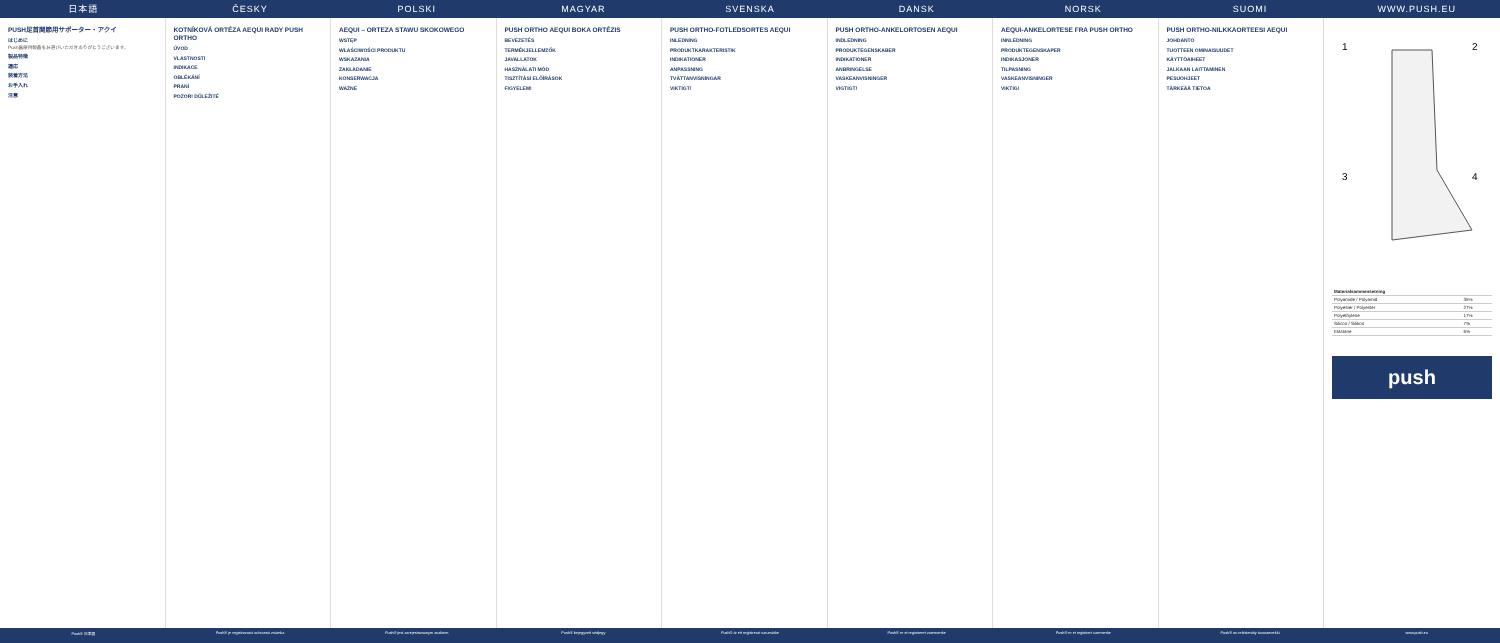日本語 ČESKY POLSKI MAGYAR SVENSKA DANSK NORSK SUOMI WWW.PUSH.EU
PUSH足首関節用サポーター・アクイ
はじめに
Push医療用製品をお選びいただきありがとうございます。
製品特徴
適応
装着方法
お手入れ
注意
KOTNÍKOVÁ ORTÉZA AEQUI RADY PUSH ORTHO
ÚVOD
VLASTNOSTI
INDIKACE
OBLÉKÁNÍ
PRANÍ
POZOR! DŮLEŽITÉ
AEQUI – ORTEZA STAWU SKOKOWEGO
WSTĘP
WŁAŚCIWOŚCI PRODUKTU
WSKAZANIA
ZAKŁADANIE
KONSERWACJA
WAŻNE
PUSH ORTHO AEQUI BOKA ORTÉZIS
BEVEZETÉS
TERMÉKJELLEMZŐK
JAVALLATOK
HASZNÁLATI MÓD
TISZTÍTÁSI ELŐÍRÁSOK
FIGYELEM!
PUSH ORTHO-FOTLEDSORTES AEQUI
INLEDNING
PRODUKTKARAKTERISTIK
INDIKATIONER
ANPASSNING
TVÄTTANVISNINGAR
VIKTIGT!
PUSH ORTHO-ANKELORTOSEN AEQUI
INDLEDNING
PRODUKTEGENSKABER
INDIKATIONER
ANBRINGELSE
VASKEANVISNINGER
VIGTIGT!
AEQUI-ANKELORTESE FRA PUSH ORTHO
INNLEDNING
PRODUKTEGENSKAPER
INDIKASJONER
TILPASNING
VASKEANVISNINGER
VIKTIG!
PUSH ORTHO-NILKKAORTEESI AEQUI
JOHDANTO
TUOTTEEN OMINAISUUDET
KÄYTTÖAIHEET
JALKAAN LAITTAMINEN
PESUOHJEET
TÄRKEÄÄ TIETOA
1
2
3
4
| Materialsammensetning | |
| --- | --- |
| Polyamide / Polyamid | 35% |
| Polyester / Polyester | 27% |
| Polyethylene | 17% |
| Silicon / Silikon | 7% |
| Elastane | 6% |
push
Push® 日本語 Push® je registrovaná ochranná známka
Push® jest zarejestrowanym znakiem
Push® bejegyzett védjegy Push® är ett registrerat varumärke
Push® er et registreret varemærke
Push® er et registrert varemerke
Push® on rekisteröity tavaramerkki
www.push.eu